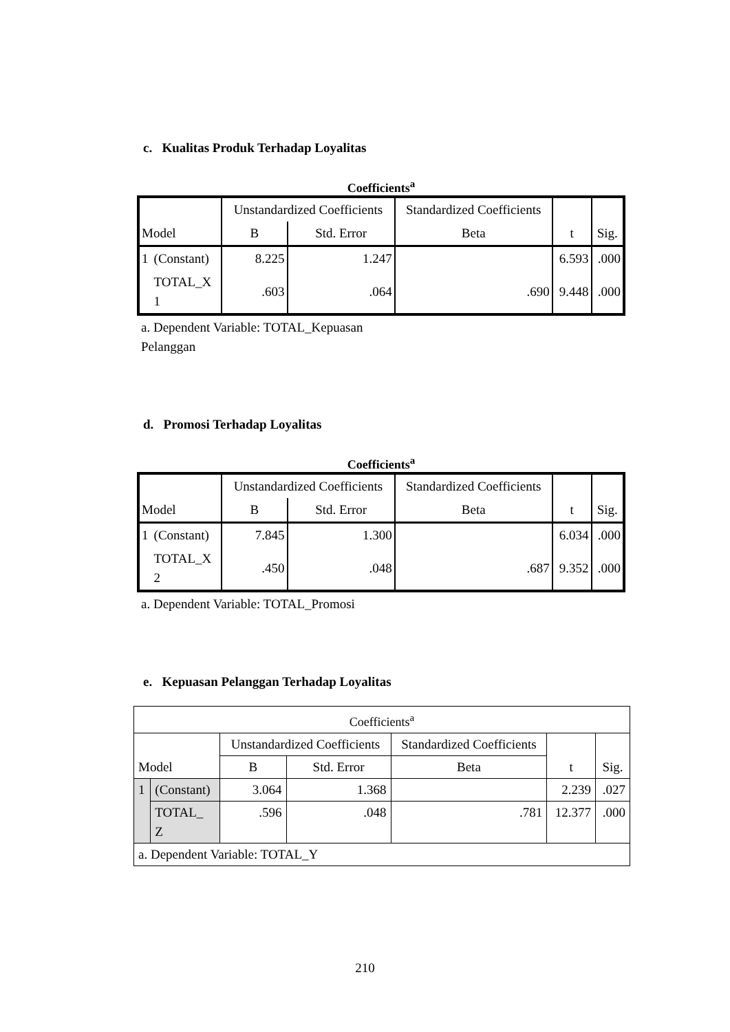c. Kualitas Produk Terhadap Loyalitas
Coefficients<sup>a</sup>
| | | Unstandardized Coefficients | | Standardized Coefficients | | |
| --- | --- | --- | --- | --- | --- | --- |
| Model | | B | Std. Error | Beta | t | Sig. |
| 1 | (Constant) | 8.225 | 1.247 | | 6.593 | .000 |
| | TOTAL_X 1 | .603 | .064 | .690 | 9.448 | .000 |
a. Dependent Variable: TOTAL_Kepuasan Pelanggan
d. Promosi Terhadap Loyalitas
Coefficients<sup>a</sup>
| | | Unstandardized Coefficients | | Standardized Coefficients | | |
| --- | --- | --- | --- | --- | --- | --- |
| Model | | B | Std. Error | Beta | t | Sig. |
| 1 | (Constant) | 7.845 | 1.300 | | 6.034 | .000 |
| | TOTAL_X 2 | .450 | .048 | .687 | 9.352 | .000 |
a. Dependent Variable: TOTAL_Promosi
e. Kepuasan Pelanggan Terhadap Loyalitas
| Coefficients<sup>a</sup> | | | | | | |
| --- | --- | --- | --- | --- | --- | --- |
| Model | | Unstandardized Coefficients | | Standardized Coefficients | t | Sig. |
| | | B | Std. Error | Beta | | |
| 1 | (Constant) | 3.064 | 1.368 | | 2.239 | .027 |
| | TOTAL_ Z | .596 | .048 | .781 | 12.377 | .000 |
| a. Dependent Variable: TOTAL_Y | | | | | | |
210